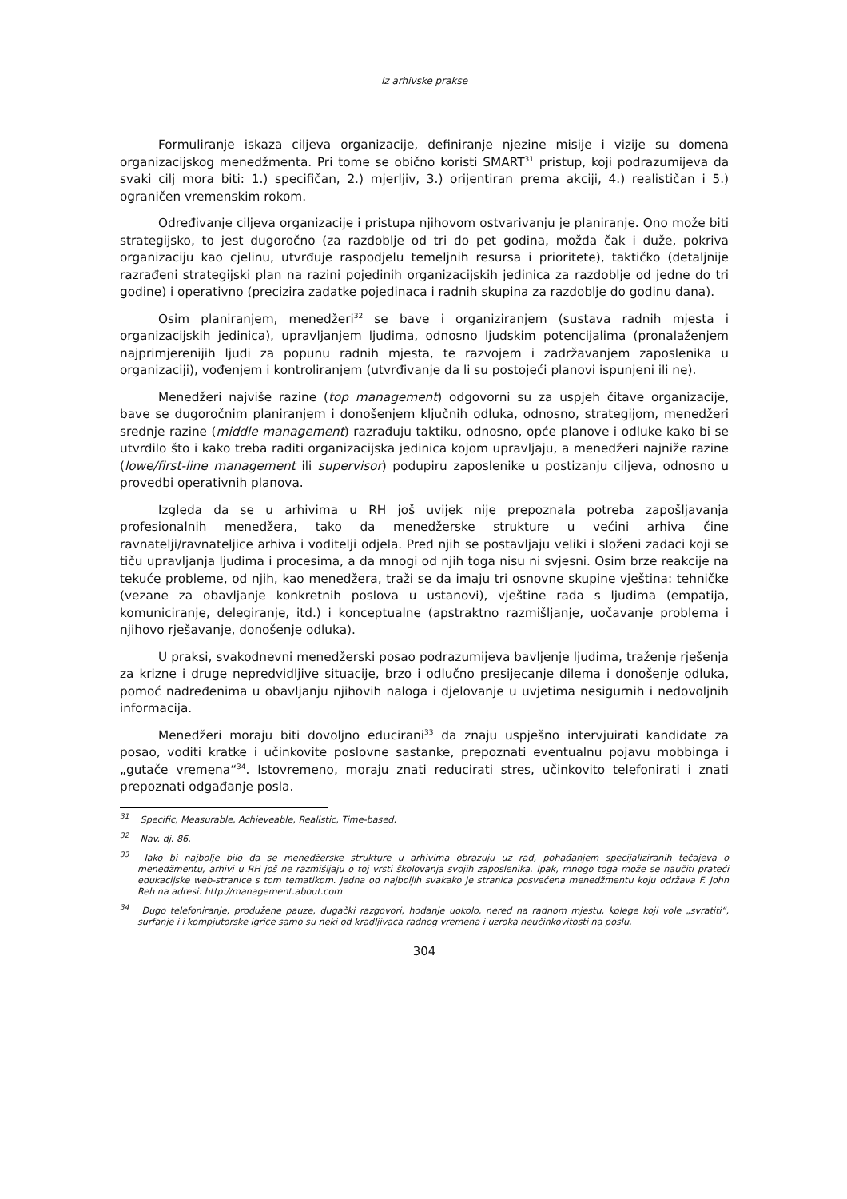Iz arhivske prakse
Formuliranje iskaza ciljeva organizacije, definiranje njezine misije i vizije su domena organizacijskog menedžmenta. Pri tome se obično koristi SMART<sup>31</sup> pristup, koji podrazumijeva da svaki cilj mora biti: 1.) specifičan, 2.) mjerljiv, 3.) orijentiran prema akciji, 4.) realističan i 5.) ograničen vremenskim rokom.
Određivanje ciljeva organizacije i pristupa njihovom ostvarivanju je planiranje. Ono može biti strategijsko, to jest dugoročno (za razdoblje od tri do pet godina, možda čak i duže, pokriva organizaciju kao cjelinu, utvrđuje raspodjelu temeljnih resursa i prioritete), taktičko (detaljnije razrađeni strategijski plan na razini pojedinih organizacijskih jedinica za razdoblje od jedne do tri godine) i operativno (precizira zadatke pojedinaca i radnih skupina za razdoblje do godinu dana).
Osim planiranjem, menedžeri<sup>32</sup> se bave i organiziranjem (sustava radnih mjesta i organizacijskih jedinica), upravljanjem ljudima, odnosno ljudskim potencijalima (pronalaženjem najprimjerenijih ljudi za popunu radnih mjesta, te razvojem i zadržavanjem zaposlenika u organizaciji), vođenjem i kontroliranjem (utvrđivanje da li su postojeći planovi ispunjeni ili ne).
Menedžeri najviše razine (top management) odgovorni su za uspjeh čitave organizacije, bave se dugoročnim planiranjem i donošenjem ključnih odluka, odnosno, strategijom, menedžeri srednje razine (middle management) razrađuju taktiku, odnosno, opće planove i odluke kako bi se utvrdilo što i kako treba raditi organizacijska jedinica kojom upravljaju, a menedžeri najniže razine (lowe/first-line management ili supervisor) podupiru zaposlenike u postizanju ciljeva, odnosno u provedbi operativnih planova.
Izgleda da se u arhivima u RH još uvijek nije prepoznala potreba zapošljavanja profesionalnih menedžera, tako da menedžerske strukture u većini arhiva čine ravnatelji/ravnateljice arhiva i voditelji odjela. Pred njih se postavljaju veliki i složeni zadaci koji se tiču upravljanja ljudima i procesima, a da mnogi od njih toga nisu ni svjesni. Osim brze reakcije na tekuće probleme, od njih, kao menedžera, traži se da imaju tri osnovne skupine vještina: tehničke (vezane za obavljanje konkretnih poslova u ustanovi), vještine rada s ljudima (empatija, komuniciranje, delegiranje, itd.) i konceptualne (apstraktno razmišljanje, uočavanje problema i njihovo rješavanje, donošenje odluka).
U praksi, svakodnevni menedžerski posao podrazumijeva bavljenje ljudima, traženje rješenja za krizne i druge nepredvidljive situacije, brzo i odlučno presijecanje dilema i donošenje odluka, pomoć nadređenima u obavljanju njihovih naloga i djelovanje u uvjetima nesigurnih i nedovoljnih informacija.
Menedžeri moraju biti dovoljno educirani<sup>33</sup> da znaju uspješno intervjuirati kandidate za posao, voditi kratke i učinkovite poslovne sastanke, prepoznati eventualnu pojavu mobbinga i „gutače vremena“<sup>34</sup>. Istovremeno, moraju znati reducirati stres, učinkovito telefonirati i znati prepoznati odgađanje posla.
<sup>31</sup> Specific, Measurable, Achieveable, Realistic, Time-based.
<sup>32</sup> Nav. dj. 86.
<sup>33</sup> Iako bi najbolje bilo da se menedžerske strukture u arhivima obrazuju uz rad, pohađanjem specijaliziranih tečajeva o menedžmentu, arhivi u RH još ne razmišljaju o toj vrsti školovanja svojih zaposlenika. Ipak, mnogo toga može se naučiti prateći edukacijske web-stranice s tom tematikom. Jedna od najboljih svakako je stranica posvećena menedžmentu koju održava F. John Reh na adresi: http://management.about.com
<sup>34</sup> Dugo telefoniranje, produžene pauze, dugački razgovori, hodanje uokolo, nered na radnom mjestu, kolege koji vole „svratiti“, surfanje i i kompjutorske igrice samo su neki od kradljivaca radnog vremena i uzroka neučinkovitosti na poslu.
304